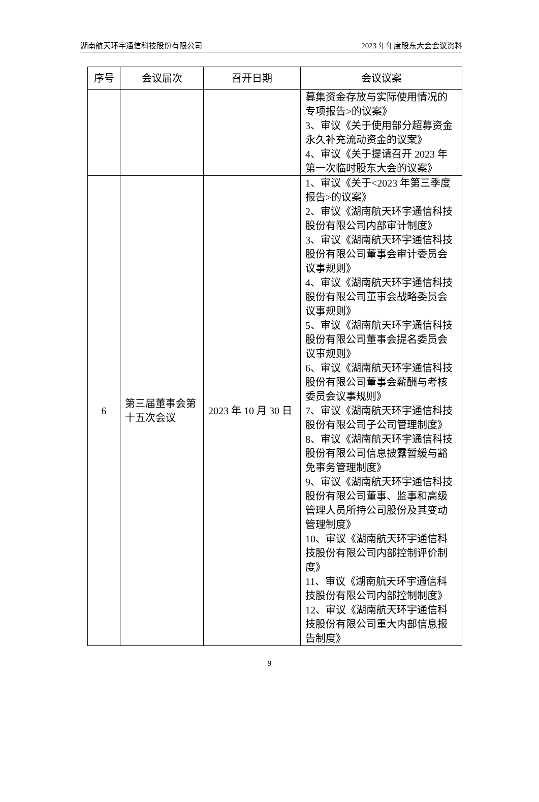湖南航天环宇通信科技股份有限公司 2023 年年度股东大会会议资料
| 序号 | 会议届次 | 召开日期 | 会议议案 |
| --- | --- | --- | --- |
| | | | 募集资金存放与实际使用情况的专项报告>的议案》 3、审议《关于使用部分超募资金永久补充流动资金的议案》 4、审议《关于提请召开 2023 年第一次临时股东大会的议案》 |
| 6 | 第三届董事会第十五次会议 | 2023 年 10 月 30 日 | 1、审议《关于<2023 年第三季度报告>的议案》 2、审议《湖南航天环宇通信科技股份有限公司内部审计制度》 3、审议《湖南航天环宇通信科技股份有限公司董事会审计委员会议事规则》 4、审议《湖南航天环宇通信科技股份有限公司董事会战略委员会议事规则》 5、审议《湖南航天环宇通信科技股份有限公司董事会提名委员会议事规则》 6、审议《湖南航天环宇通信科技股份有限公司董事会薪酬与考核委员会议事规则》 7、审议《湖南航天环宇通信科技股份有限公司子公司管理制度》 8、审议《湖南航天环宇通信科技股份有限公司信息披露暂缓与豁免事务管理制度》 9、审议《湖南航天环宇通信科技股份有限公司董事、监事和高级管理人员所持公司股份及其变动管理制度》 10、审议《湖南航天环宇通信科技股份有限公司内部控制评价制度》 11、审议《湖南航天环宇通信科技股份有限公司内部控制制度》 12、审议《湖南航天环宇通信科技股份有限公司重大内部信息报告制度》 |
9